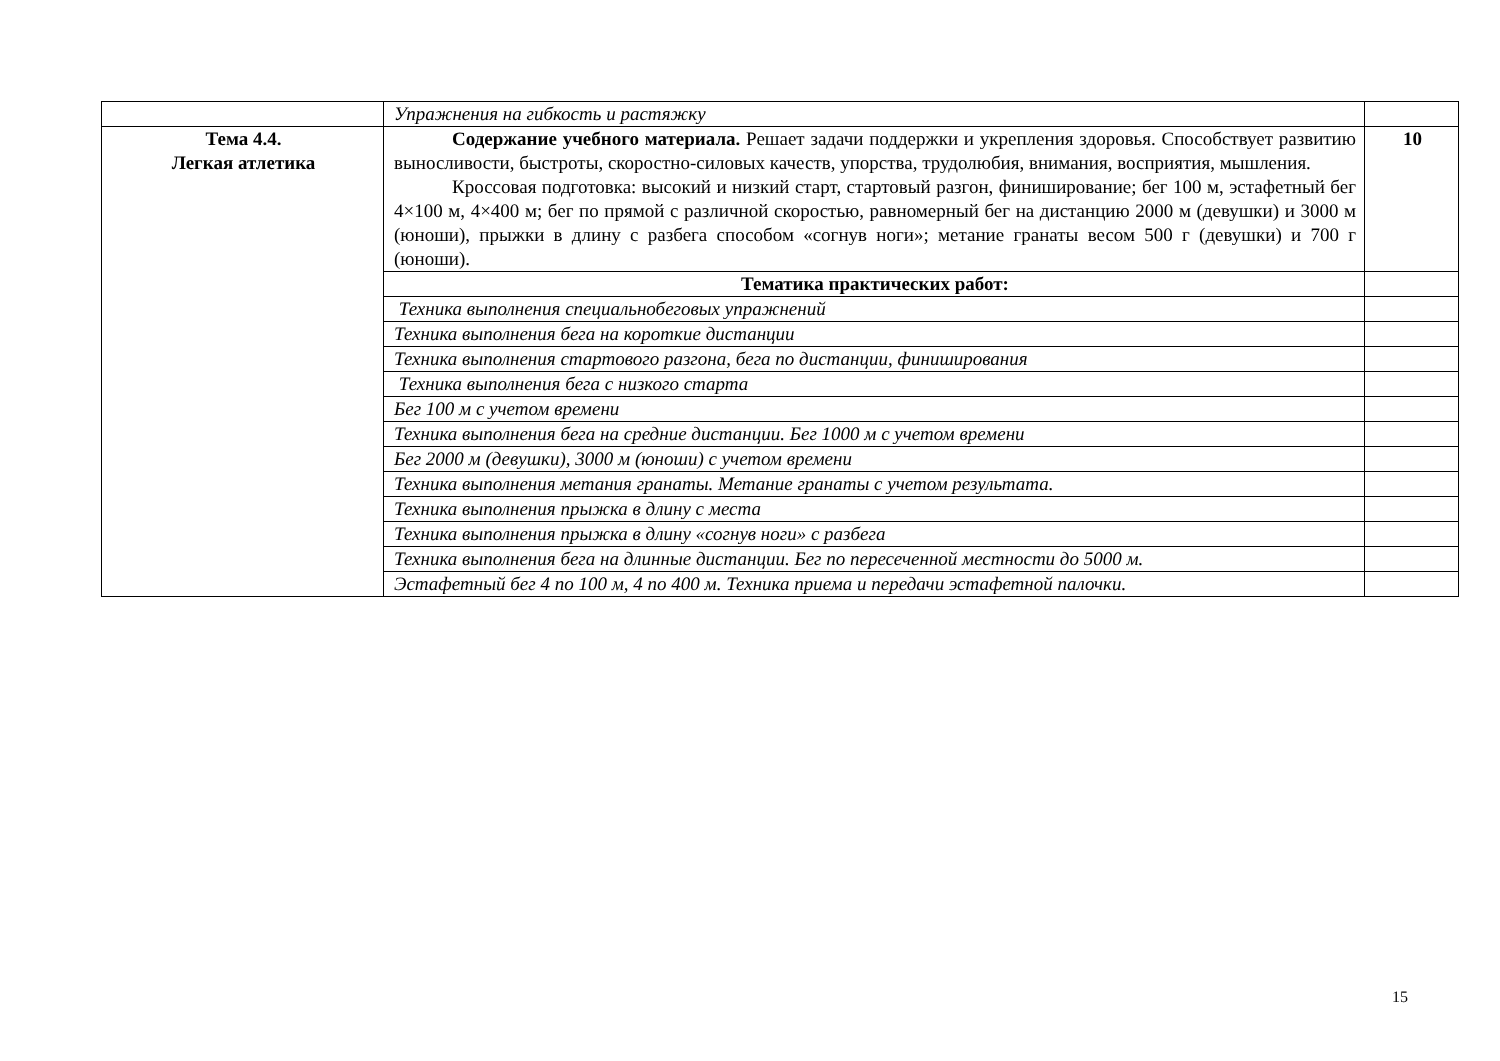| | Упражнения на гибкость и растяжку | |
| Тема 4.4. Легкая атлетика | Содержание учебного материала. Решает задачи поддержки и укрепления здоровья. Способствует развитию выносливости, быстроты, скоростно-силовых качеств, упорства, трудолюбия, внимания, восприятия, мышления. Кроссовая подготовка: высокий и низкий старт, стартовый разгон, финиширование; бег 100 м, эстафетный бег 4×100 м, 4×400 м; бег по прямой с различной скоростью, равномерный бег на дистанцию 2000 м (девушки) и 3000 м (юноши), прыжки в длину с разбега способом «согнув ноги»; метание гранаты весом 500 г (девушки) и 700 г (юноши). | 10 |
| | Тематика практических работ: | |
| | Техника выполнения специальнобеговых упражнений | |
| | Техника выполнения бега на короткие дистанции | |
| | Техника выполнения стартового разгона, бега по дистанции, финиширования | |
| | Техника выполнения бега с низкого старта | |
| | Бег 100 м с учетом времени | |
| | Техника выполнения бега на средние дистанции. Бег 1000 м с учетом времени | |
| | Бег 2000 м (девушки), 3000 м (юноши) с учетом времени | |
| | Техника выполнения метания гранаты. Метание гранаты с учетом результата. | |
| | Техника выполнения прыжка в длину с места | |
| | Техника выполнения прыжка в длину «согнув ноги» с разбега | |
| | Техника выполнения бега на длинные дистанции. Бег по пересеченной местности до 5000 м. | |
| | Эстафетный бег 4 по 100 м, 4 по 400 м. Техника приема и передачи эстафетной палочки. | |
15